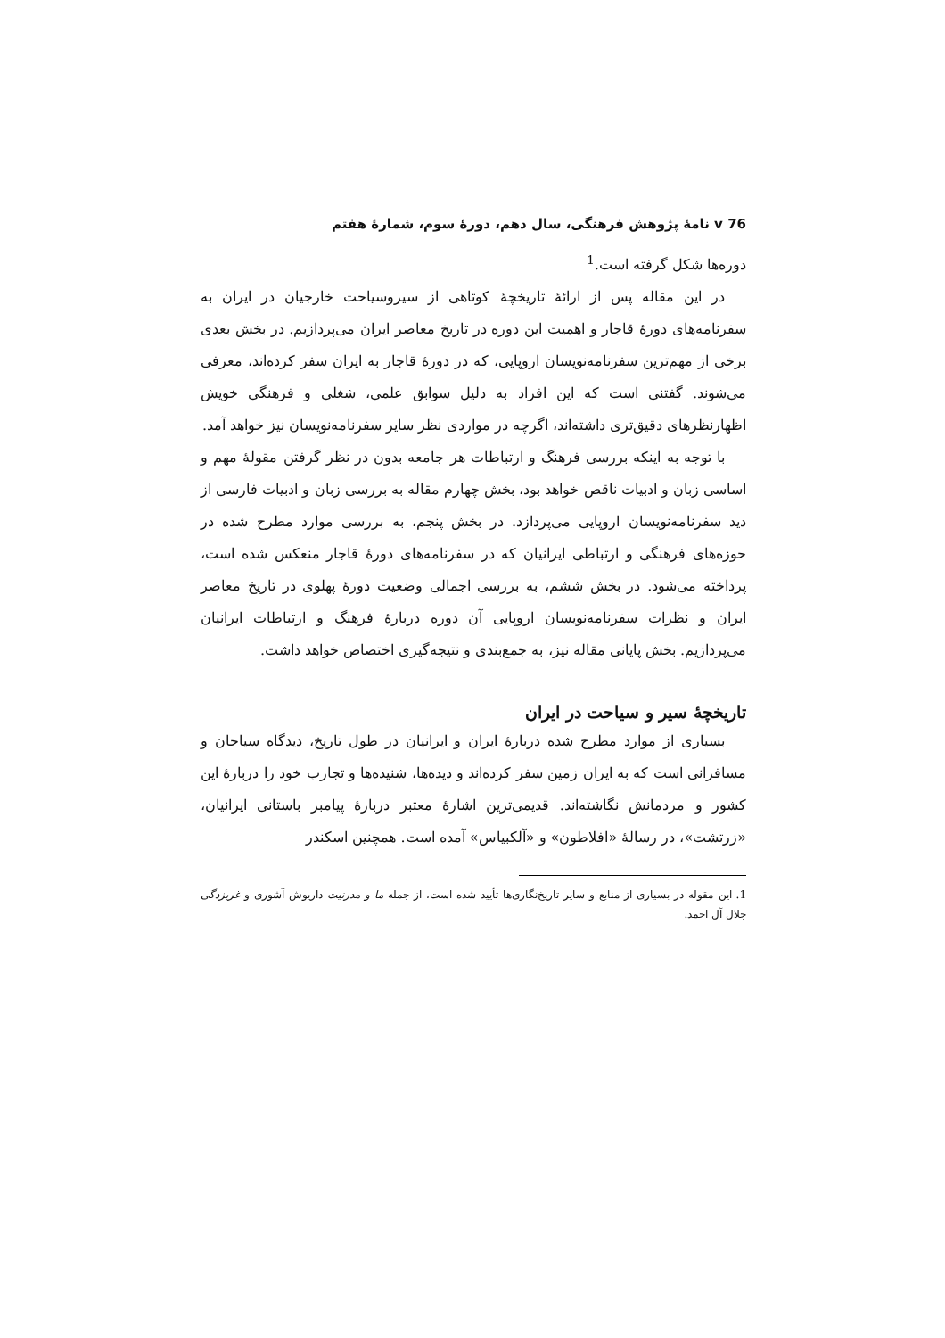76 ⅴ نامهٔ پژوهش فرهنگی، سال دهم، دورهٔ سوم، شمارهٔ هفتم
دوره‌ها شکل گرفته است.<sup>1</sup>
در این مقاله پس از ارائهٔ تاریخچهٔ کوتاهی از سیروسیاحت خارجیان در ایران به سفرنامه‌های دورهٔ قاجار و اهمیت این دوره در تاریخ معاصر ایران می‌پردازیم. در بخش بعدی برخی از مهم‌ترین سفرنامه‌نویسان اروپایی، که در دورهٔ قاجار به ایران سفر کرده‌اند، معرفی می‌شوند. گفتنی است که این افراد به دلیل سوابق علمی، شغلی و فرهنگی خویش اظهارنظرهای دقیق‌تری داشته‌اند، اگرچه در مواردی نظر سایر سفرنامه‌نویسان نیز خواهد آمد.
با توجه به اینکه بررسی فرهنگ و ارتباطات هر جامعه بدون در نظر گرفتن مقولهٔ مهم و اساسی زبان و ادبیات ناقص خواهد بود، بخش چهارم مقاله به بررسی زبان و ادبیات فارسی از دید سفرنامه‌نویسان اروپایی می‌پردازد. در بخش پنجم، به بررسی موارد مطرح شده در حوزه‌های فرهنگی و ارتباطی ایرانیان که در سفرنامه‌های دورهٔ قاجار منعکس شده است، پرداخته می‌شود. در بخش ششم، به بررسی اجمالی وضعیت دورهٔ پهلوی در تاریخ معاصر ایران و نظرات سفرنامه‌نویسان اروپایی آن دوره دربارهٔ فرهنگ و ارتباطات ایرانیان می‌پردازیم. بخش پایانی مقاله نیز، به جمع‌بندی و نتیجه‌گیری اختصاص خواهد داشت.
تاریخچهٔ سیر و سیاحت در ایران
بسیاری از موارد مطرح شده دربارهٔ ایران و ایرانیان در طول تاریخ، دیدگاه سیاحان و مسافرانی است که به ایران زمین سفر کرده‌اند و دیده‌ها، شنیده‌ها و تجارب خود را دربارهٔ این کشور و مردمانش نگاشته‌اند. قدیمی‌ترین اشارهٔ معتبر دربارهٔ پیامبر باستانی ایرانیان، «زرتشت»، در رسالهٔ «افلاطون» و «آلکبیاس» آمده است. همچنین اسکندر
1. این مقوله در بسیاری از منابع و سایر تاریخ‌نگاری‌ها تأیید شده است، از جمله ما و مدرنیت داریوش آشوری و غربزدگی جلال آل احمد.